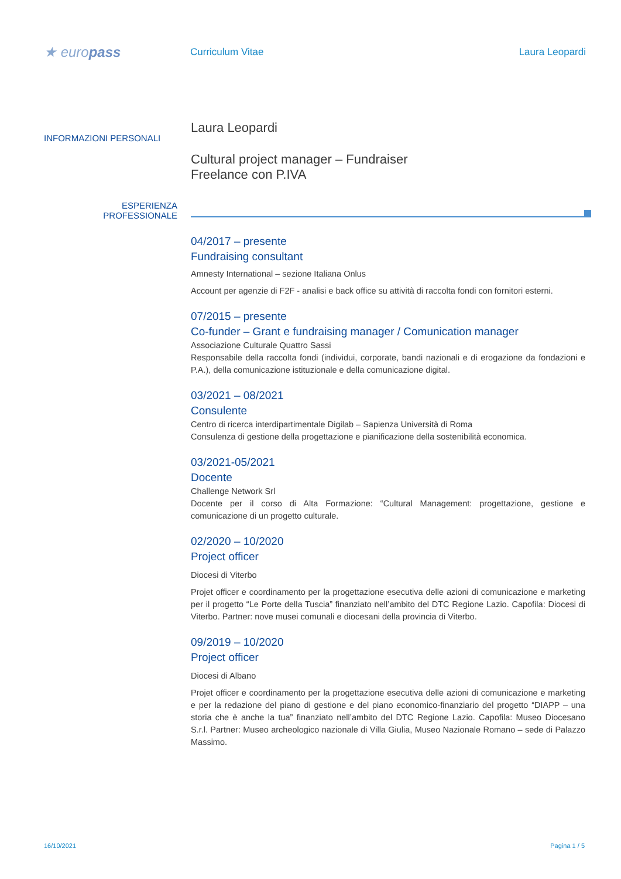★ europass
Curriculum Vitae Laura Leopardi
INFORMAZIONI PERSONALI
Laura Leopardi
Cultural project manager – Fundraiser
Freelance con P.IVA
ESPERIENZA
PROFESSIONALE
04/2017 – presente
Fundraising consultant
Amnesty International – sezione Italiana Onlus
Account per agenzie di F2F - analisi e back office su attività di raccolta fondi con fornitori esterni.
07/2015 – presente
Co-funder – Grant e fundraising manager / Comunication manager
Associazione Culturale Quattro Sassi
Responsabile della raccolta fondi (individui, corporate, bandi nazionali e di erogazione da fondazioni e P.A.), della comunicazione istituzionale e della comunicazione digital.
03/2021 – 08/2021
Consulente
Centro di ricerca interdipartimentale Digilab – Sapienza Università di Roma
Consulenza di gestione della progettazione e pianificazione della sostenibilità economica.
03/2021-05/2021
Docente
Challenge Network Srl
Docente per il corso di Alta Formazione: “Cultural Management: progettazione, gestione e comunicazione di un progetto culturale.
02/2020 – 10/2020
Project officer
Diocesi di Viterbo
Projet officer e coordinamento per la progettazione esecutiva delle azioni di comunicazione e marketing per il progetto “Le Porte della Tuscia” finanziato nell’ambito del DTC Regione Lazio. Capofila: Diocesi di Viterbo. Partner: nove musei comunali e diocesani della provincia di Viterbo.
09/2019 – 10/2020
Project officer
Diocesi di Albano
Projet officer e coordinamento per la progettazione esecutiva delle azioni di comunicazione e marketing e per la redazione del piano di gestione e del piano economico-finanziario del progetto “DIAPP – una storia che è anche la tua” finanziato nell’ambito del DTC Regione Lazio. Capofila: Museo Diocesano S.r.l. Partner: Museo archeologico nazionale di Villa Giulia, Museo Nazionale Romano – sede di Palazzo Massimo.
16/10/2021 Pagina 1 / 5